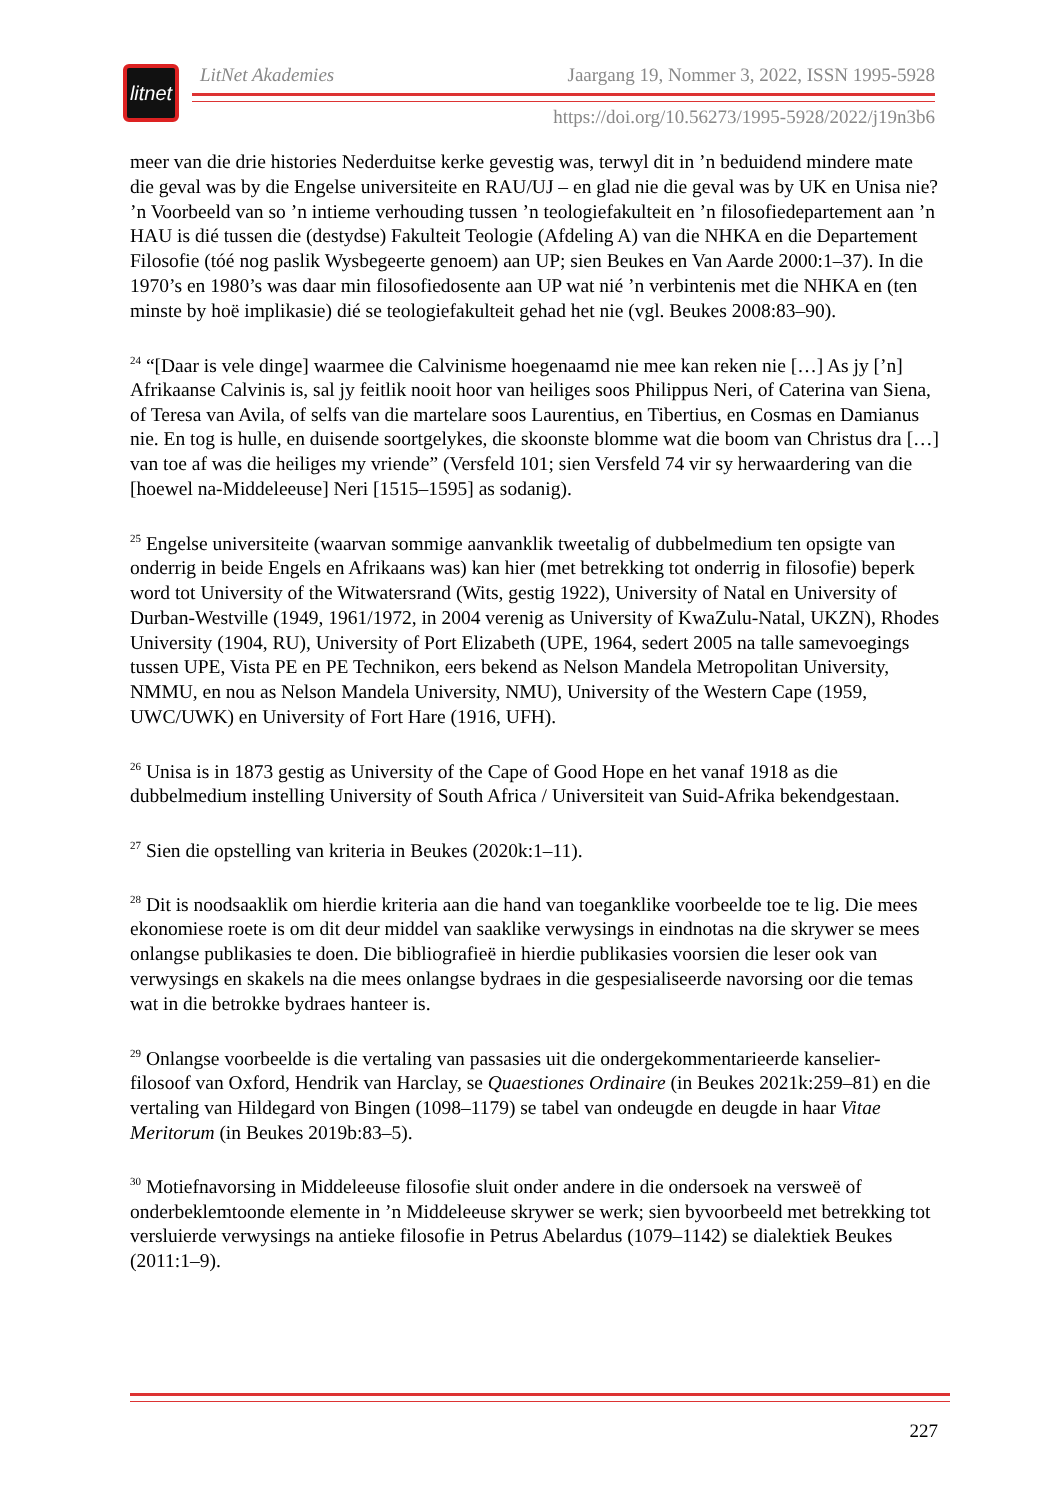litnet
LitNet Akademies Jaargang 19, Nommer 3, 2022, ISSN 1995-5928
https://doi.org/10.56273/1995-5928/2022/j19n3b6
meer van die drie histories Nederduitse kerke gevestig was, terwyl dit in ’n beduidend mindere mate die geval was by die Engelse universiteite en RAU/UJ – en glad nie die geval was by UK en Unisa nie? ’n Voorbeeld van so ’n intieme verhouding tussen ’n teologiefakulteit en ’n filosofiedepartement aan ’n HAU is dié tussen die (destydse) Fakulteit Teologie (Afdeling A) van die NHKA en die Departement Filosofie (tóé nog paslik Wysbegeerte genoem) aan UP; sien Beukes en Van Aarde 2000:1–37). In die 1970’s en 1980’s was daar min filosofiedosente aan UP wat nié ’n verbintenis met die NHKA en (ten minste by hoë implikasie) dié se teologiefakulteit gehad het nie (vgl. Beukes 2008:83–90).
<sup>24</sup> “[Daar is vele dinge] waarmee die Calvinisme hoegenaamd nie mee kan reken nie […] As jy [’n] Afrikaanse Calvinis is, sal jy feitlik nooit hoor van heiliges soos Philippus Neri, of Caterina van Siena, of Teresa van Avila, of selfs van die martelare soos Laurentius, en Tibertius, en Cosmas en Damianus nie. En tog is hulle, en duisende soortgelykes, die skoonste blomme wat die boom van Christus dra […] van toe af was die heiliges my vriende” (Versfeld 101; sien Versfeld 74 vir sy herwaardering van die [hoewel na-Middeleeuse] Neri [1515–1595] as sodanig).
<sup>25</sup> Engelse universiteite (waarvan sommige aanvanklik tweetalig of dubbelmedium ten opsigte van onderrig in beide Engels en Afrikaans was) kan hier (met betrekking tot onderrig in filosofie) beperk word tot University of the Witwatersrand (Wits, gestig 1922), University of Natal en University of Durban-Westville (1949, 1961/1972, in 2004 verenig as University of KwaZulu-Natal, UKZN), Rhodes University (1904, RU), University of Port Elizabeth (UPE, 1964, sedert 2005 na talle samevoegings tussen UPE, Vista PE en PE Technikon, eers bekend as Nelson Mandela Metropolitan University, NMMU, en nou as Nelson Mandela University, NMU), University of the Western Cape (1959, UWC/UWK) en University of Fort Hare (1916, UFH).
<sup>26</sup> Unisa is in 1873 gestig as University of the Cape of Good Hope en het vanaf 1918 as die dubbelmedium instelling University of South Africa / Universiteit van Suid-Afrika bekendgestaan.
<sup>27</sup> Sien die opstelling van kriteria in Beukes (2020k:1–11).
<sup>28</sup> Dit is noodsaaklik om hierdie kriteria aan die hand van toeganklike voorbeelde toe te lig. Die mees ekonomiese roete is om dit deur middel van saaklike verwysings in eindnotas na die skrywer se mees onlangse publikasies te doen. Die bibliografieë in hierdie publikasies voorsien die leser ook van verwysings en skakels na die mees onlangse bydraes in die gespesialiseerde navorsing oor die temas wat in die betrokke bydraes hanteer is.
<sup>29</sup> Onlangse voorbeelde is die vertaling van passasies uit die ondergekommentarieerde kanselier-filosoof van Oxford, Hendrik van Harclay, se Quaestiones Ordinaire (in Beukes 2021k:259–81) en die vertaling van Hildegard von Bingen (1098–1179) se tabel van ondeugde en deugde in haar Vitae Meritorum (in Beukes 2019b:83–5).
<sup>30</sup> Motiefnavorsing in Middeleeuse filosofie sluit onder andere in die ondersoek na versweë of onderbeklemtoonde elemente in ’n Middeleeuse skrywer se werk; sien byvoorbeeld met betrekking tot versluierde verwysings na antieke filosofie in Petrus Abelardus (1079–1142) se dialektiek Beukes (2011:1–9).
227